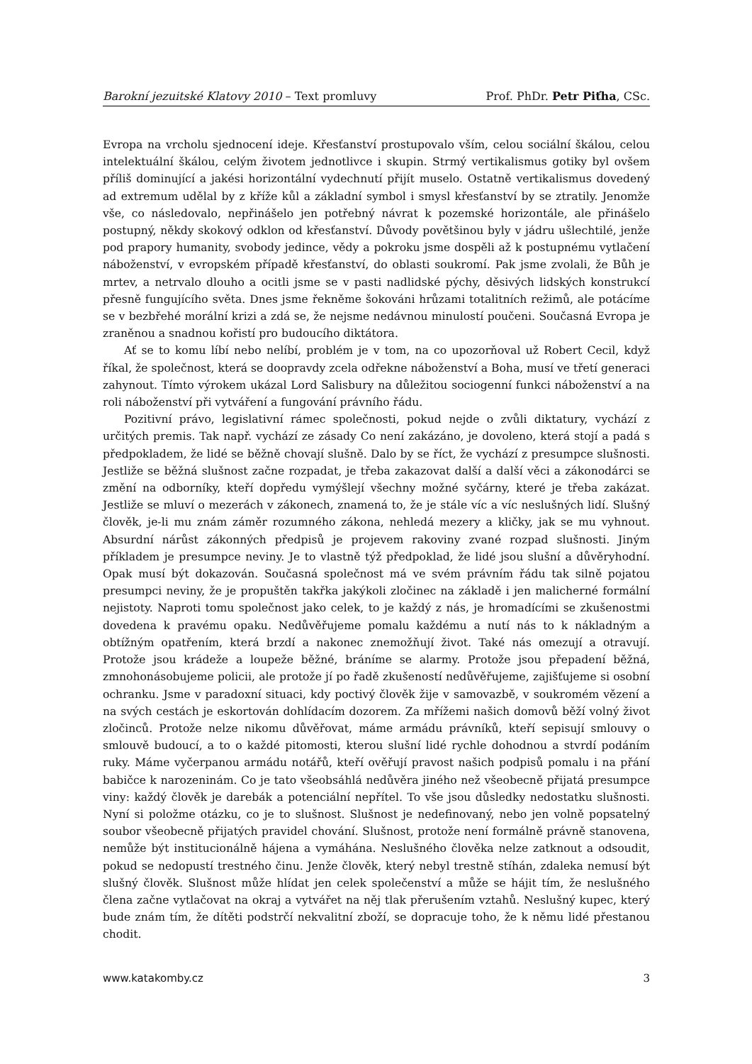Barokní jezuitské Klatovy 2010 – Text promluvy Prof. PhDr. Petr Piťha, CSc.
Evropa na vrcholu sjednocení ideje. Křesťanství prostupovalo vším, celou sociální škálou, celou intelektuální škálou, celým životem jednotlivce i skupin. Strmý vertikalismus gotiky byl ovšem příliš dominující a jakési horizontální vydechnutí přijít muselo. Ostatně vertikalismus dovedený ad extremum udělal by z kříže kůl a základní symbol i smysl křesťanství by se ztratily. Jenomže vše, co následovalo, nepřinášelo jen potřebný návrat k pozemské horizontále, ale přinášelo postupný, někdy skokový odklon od křesťanství. Důvody povětšinou byly v jádru ušlechtilé, jenže pod prapory humanity, svobody jedince, vědy a pokroku jsme dospěli až k postupnému vytlačení náboženství, v evropském případě křesťanství, do oblasti soukromí. Pak jsme zvolali, že Bůh je mrtev, a netrvalo dlouho a ocitli jsme se v pasti nadlidské pýchy, děsivých lidských konstrukcí přesně fungujícího světa. Dnes jsme řekněme šokováni hrůzami totalitních režimů, ale potácíme se v bezbřehé morální krizi a zdá se, že nejsme nedávnou minulostí poučeni. Současná Evropa je zraněnou a snadnou kořistí pro budoucího diktátora.
Ať se to komu líbí nebo nelíbí, problém je v tom, na co upozorňoval už Robert Cecil, když říkal, že společnost, která se doopravdy zcela odřekne náboženství a Boha, musí ve třetí generaci zahynout. Tímto výrokem ukázal Lord Salisbury na důležitou sociogenní funkci náboženství a na roli náboženství při vytváření a fungování právního řádu.
Pozitivní právo, legislativní rámec společnosti, pokud nejde o zvůli diktatury, vychází z určitých premis. Tak např. vychází ze zásady Co není zakázáno, je dovoleno, která stojí a padá s předpokladem, že lidé se běžně chovají slušně. Dalo by se říct, že vychází z presumpce slušnosti. Jestliže se běžná slušnost začne rozpadat, je třeba zakazovat další a další věci a zákonodárci se změní na odborníky, kteří dopředu vymýšlejí všechny možné syčárny, které je třeba zakázat. Jestliže se mluví o mezerách v zákonech, znamená to, že je stále víc a víc neslušných lidí. Slušný člověk, je-li mu znám záměr rozumného zákona, nehledá mezery a kličky, jak se mu vyhnout. Absurdní nárůst zákonných předpisů je projevem rakoviny zvané rozpad slušnosti. Jiným příkladem je presumpce neviny. Je to vlastně týž předpoklad, že lidé jsou slušní a důvěryhodní. Opak musí být dokazován. Současná společnost má ve svém právním řádu tak silně pojatou presumpci neviny, že je propuštěn takřka jakýkoli zločinec na základě i jen malicherné formální nejistoty. Naproti tomu společnost jako celek, to je každý z nás, je hromadícími se zkušenostmi dovedena k pravému opaku. Nedůvěřujeme pomalu každému a nutí nás to k nákladným a obtížným opatřením, která brzdí a nakonec znemožňují život. Také nás omezují a otravují. Protože jsou krádeže a loupeže běžné, bráníme se alarmy. Protože jsou přepadení běžná, zmnohonásobujeme policii, ale protože jí po řadě zkušeností nedůvěřujeme, zajišťujeme si osobní ochranku. Jsme v paradoxní situaci, kdy poctivý člověk žije v samovazbě, v soukromém vězení a na svých cestách je eskortován dohlídacím dozorem. Za mřížemi našich domovů běží volný život zločinců. Protože nelze nikomu důvěřovat, máme armádu právníků, kteří sepisují smlouvy o smlouvě budoucí, a to o každé pitomosti, kterou slušní lidé rychle dohodnou a stvrdí podáním ruky. Máme vyčerpanou armádu notářů, kteří ověřují pravost našich podpisů pomalu i na přání babičce k narozeninám. Co je tato všeobsáhlá nedůvěra jiného než všeobecně přijatá presumpce viny: každý člověk je darebák a potenciální nepřítel. To vše jsou důsledky nedostatku slušnosti. Nyní si položme otázku, co je to slušnost. Slušnost je nedefinovaný, nebo jen volně popsatelný soubor všeobecně přijatých pravidel chování. Slušnost, protože není formálně právně stanovena, nemůže být institucionálně hájena a vymáhána. Neslušného člověka nelze zatknout a odsoudit, pokud se nedopustí trestného činu. Jenže člověk, který nebyl trestně stíhán, zdaleka nemusí být slušný člověk. Slušnost může hlídat jen celek společenství a může se hájit tím, že neslušného člena začne vytlačovat na okraj a vytvářet na něj tlak přerušením vztahů. Neslušný kupec, který bude znám tím, že dítěti podstrčí nekvalitní zboží, se dopracuje toho, že k němu lidé přestanou chodit.
www.katakomby.cz 3